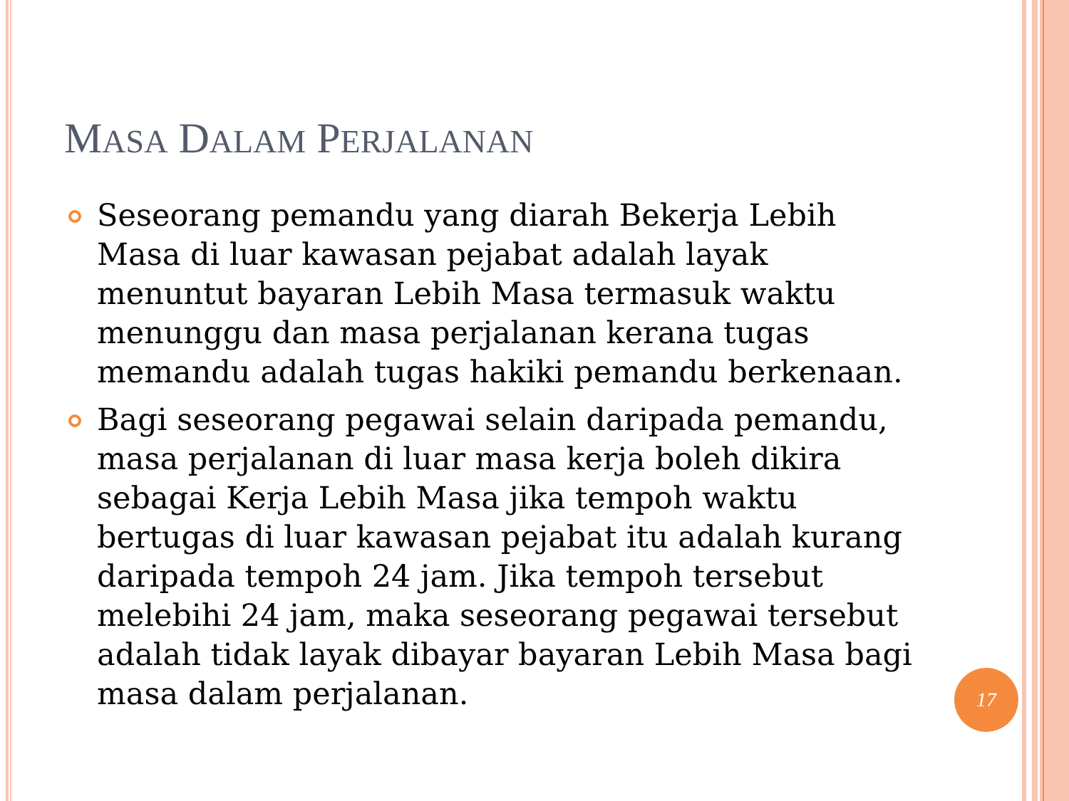MASA DALAM PERJALANAN
Seseorang pemandu yang diarah Bekerja Lebih Masa di luar kawasan pejabat adalah layak menuntut bayaran Lebih Masa termasuk waktu menunggu dan masa perjalanan kerana tugas memandu adalah tugas hakiki pemandu berkenaan.
Bagi seseorang pegawai selain daripada pemandu, masa perjalanan di luar masa kerja boleh dikira sebagai Kerja Lebih Masa jika tempoh waktu bertugas di luar kawasan pejabat itu adalah kurang daripada tempoh 24 jam. Jika tempoh tersebut melebihi 24 jam, maka seseorang pegawai tersebut adalah tidak layak dibayar bayaran Lebih Masa bagi masa dalam perjalanan.
17